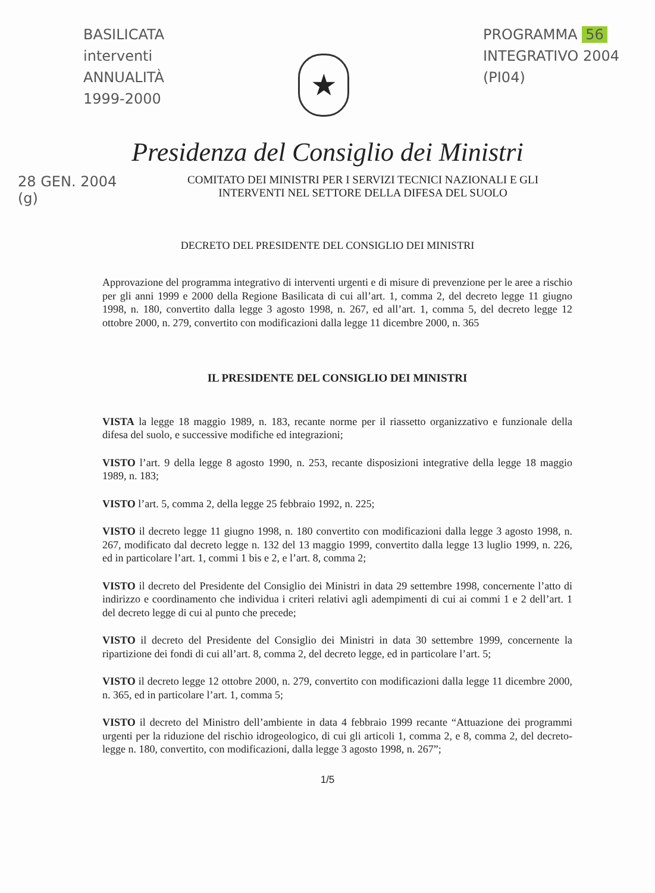BASILICATA
interventi
ANNUALITÀ
1999-2000
★
PROGRAMMA 56
INTEGRATIVO 2004
(PI04)
Presidenza del Consiglio dei Ministri
28 GEN. 2004
(g)
COMITATO DEI MINISTRI PER I SERVIZI TECNICI NAZIONALI E GLI
INTERVENTI NEL SETTORE DELLA DIFESA DEL SUOLO
DECRETO DEL PRESIDENTE DEL CONSIGLIO DEI MINISTRI
Approvazione del programma integrativo di interventi urgenti e di misure di prevenzione per le aree a rischio per gli anni 1999 e 2000 della Regione Basilicata di cui all’art. 1, comma 2, del decreto legge 11 giugno 1998, n. 180, convertito dalla legge 3 agosto 1998, n. 267, ed all’art. 1, comma 5, del decreto legge 12 ottobre 2000, n. 279, convertito con modificazioni dalla legge 11 dicembre 2000, n. 365
IL PRESIDENTE DEL CONSIGLIO DEI MINISTRI
VISTA la legge 18 maggio 1989, n. 183, recante norme per il riassetto organizzativo e funzionale della difesa del suolo, e successive modifiche ed integrazioni;
VISTO l’art. 9 della legge 8 agosto 1990, n. 253, recante disposizioni integrative della legge 18 maggio 1989, n. 183;
VISTO l’art. 5, comma 2, della legge 25 febbraio 1992, n. 225;
VISTO il decreto legge 11 giugno 1998, n. 180 convertito con modificazioni dalla legge 3 agosto 1998, n. 267, modificato dal decreto legge n. 132 del 13 maggio 1999, convertito dalla legge 13 luglio 1999, n. 226, ed in particolare l’art. 1, commi 1 bis e 2, e l’art. 8, comma 2;
VISTO il decreto del Presidente del Consiglio dei Ministri in data 29 settembre 1998, concernente l’atto di indirizzo e coordinamento che individua i criteri relativi agli adempimenti di cui ai commi 1 e 2 dell’art. 1 del decreto legge di cui al punto che precede;
VISTO il decreto del Presidente del Consiglio dei Ministri in data 30 settembre 1999, concernente la ripartizione dei fondi di cui all’art. 8, comma 2, del decreto legge, ed in particolare l’art. 5;
VISTO il decreto legge 12 ottobre 2000, n. 279, convertito con modificazioni dalla legge 11 dicembre 2000, n. 365, ed in particolare l’art. 1, comma 5;
VISTO il decreto del Ministro dell’ambiente in data 4 febbraio 1999 recante “Attuazione dei programmi urgenti per la riduzione del rischio idrogeologico, di cui gli articoli 1, comma 2, e 8, comma 2, del decreto-legge n. 180, convertito, con modificazioni, dalla legge 3 agosto 1998, n. 267”;
1/5